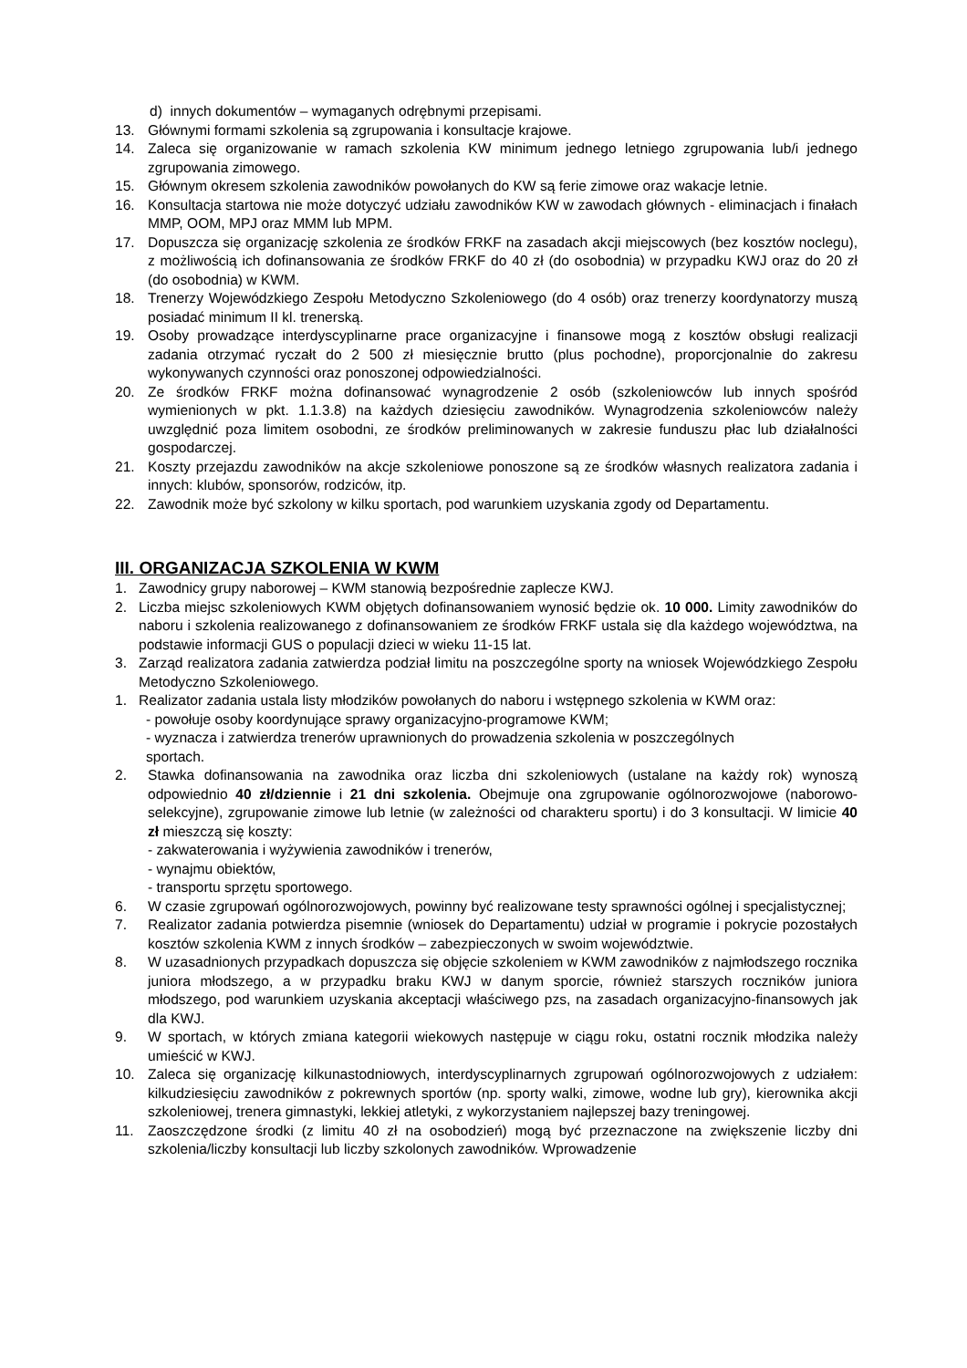d) innych dokumentów – wymaganych odrębnymi przepisami.
13. Głównymi formami szkolenia są zgrupowania i konsultacje krajowe.
14. Zaleca się organizowanie w ramach szkolenia KW minimum jednego letniego zgrupowania lub/i jednego zgrupowania zimowego.
15. Głównym okresem szkolenia zawodników powołanych do KW są ferie zimowe oraz wakacje letnie.
16. Konsultacja startowa nie może dotyczyć udziału zawodników KW w zawodach głównych - eliminacjach i finałach MMP, OOM, MPJ oraz MMM lub MPM.
17. Dopuszcza się organizację szkolenia ze środków FRKF na zasadach akcji miejscowych (bez kosztów noclegu), z możliwością ich dofinansowania ze środków FRKF do 40 zł (do osobodnia) w przypadku KWJ oraz do 20 zł (do osobodnia) w KWM.
18. Trenerzy Wojewódzkiego Zespołu Metodyczno Szkoleniowego (do 4 osób) oraz trenerzy koordynatorzy muszą posiadać minimum II kl. trenerską.
19. Osoby prowadzące interdyscyplinarne prace organizacyjne i finansowe mogą z kosztów obsługi realizacji zadania otrzymać ryczałt do 2 500 zł miesięcznie brutto (plus pochodne), proporcjonalnie do zakresu wykonywanych czynności oraz ponoszonej odpowiedzialności.
20. Ze środków FRKF można dofinansować wynagrodzenie 2 osób (szkoleniowców lub innych spośród wymienionych w pkt. 1.1.3.8) na każdych dziesięciu zawodników. Wynagrodzenia szkoleniowców należy uwzględnić poza limitem osobodni, ze środków preliminowanych w zakresie funduszu płac lub działalności gospodarczej.
21. Koszty przejazdu zawodników na akcje szkoleniowe ponoszone są ze środków własnych realizatora zadania i innych: klubów, sponsorów, rodziców, itp.
22. Zawodnik może być szkolony w kilku sportach, pod warunkiem uzyskania zgody od Departamentu.
III. ORGANIZACJA SZKOLENIA W KWM
1. Zawodnicy grupy naborowej – KWM stanowią bezpośrednie zaplecze KWJ.
2. Liczba miejsc szkoleniowych KWM objętych dofinansowaniem wynosić będzie ok. 10 000. Limity zawodników do naboru i szkolenia realizowanego z dofinansowaniem ze środków FRKF ustala się dla każdego województwa, na podstawie informacji GUS o populacji dzieci w wieku 11-15 lat.
3. Zarząd realizatora zadania zatwierdza podział limitu na poszczególne sporty na wniosek Wojewódzkiego Zespołu Metodyczno Szkoleniowego.
1. Realizator zadania ustala listy młodzików powołanych do naboru i wstępnego szkolenia w KWM oraz:
- powołuje osoby koordynujące sprawy organizacyjno-programowe KWM;
- wyznacza i zatwierdza trenerów uprawnionych do prowadzenia szkolenia w poszczególnych
sportach.
2. Stawka dofinansowania na zawodnika oraz liczba dni szkoleniowych (ustalane na każdy rok) wynoszą odpowiednio 40 zł/dziennie i 21 dni szkolenia. Obejmuje ona zgrupowanie ogólnorozwojowe (naborowo-selekcyjne), zgrupowanie zimowe lub letnie (w zależności od charakteru sportu) i do 3 konsultacji. W limicie 40 zł mieszczą się koszty:
- zakwaterowania i wyżywienia zawodników i trenerów,
- wynajmu obiektów,
- transportu sprzętu sportowego.
6. W czasie zgrupowań ogólnorozwojowych, powinny być realizowane testy sprawności ogólnej i specjalistycznej;
7. Realizator zadania potwierdza pisemnie (wniosek do Departamentu) udział w programie i pokrycie pozostałych kosztów szkolenia KWM z innych środków – zabezpieczonych w swoim województwie.
8. W uzasadnionych przypadkach dopuszcza się objęcie szkoleniem w KWM zawodników z najmłodszego rocznika juniora młodszego, a w przypadku braku KWJ w danym sporcie, również starszych roczników juniora młodszego, pod warunkiem uzyskania akceptacji właściwego pzs, na zasadach organizacyjno-finansowych jak dla KWJ.
9. W sportach, w których zmiana kategorii wiekowych następuje w ciągu roku, ostatni rocznik młodzika należy umieścić w KWJ.
10. Zaleca się organizację kilkunastodniowych, interdyscyplinarnych zgrupowań ogólnorozwojowych z udziałem: kilkudziesięciu zawodników z pokrewnych sportów (np. sporty walki, zimowe, wodne lub gry), kierownika akcji szkoleniowej, trenera gimnastyki, lekkiej atletyki, z wykorzystaniem najlepszej bazy treningowej.
11. Zaoszczędzone środki (z limitu 40 zł na osobodzień) mogą być przeznaczone na zwiększenie liczby dni szkolenia/liczby konsultacji lub liczby szkolonych zawodników. Wprowadzenie